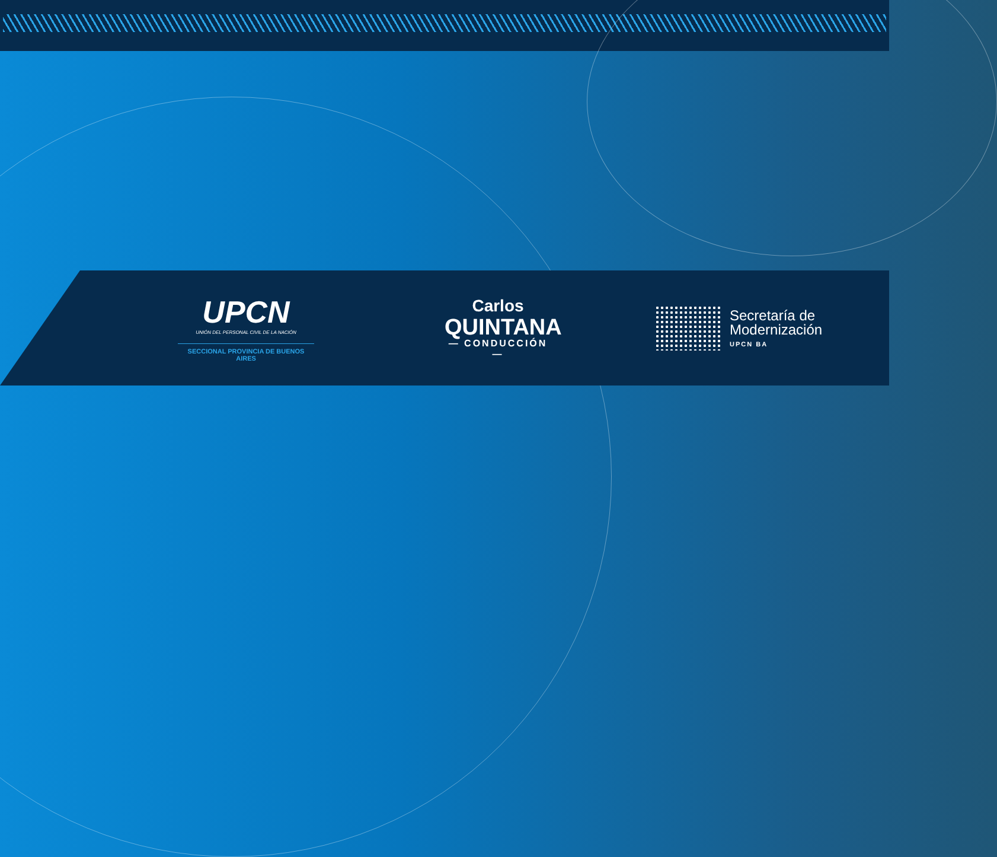UPCN
UNIÓN DEL PERSONAL CIVIL DE LA NACIÓN
SECCIONAL PROVINCIA DE BUENOS AIRES
Carlos
QUINTANA
— CONDUCCIÓN —
Secretaría de
Modernización
UPCN BA